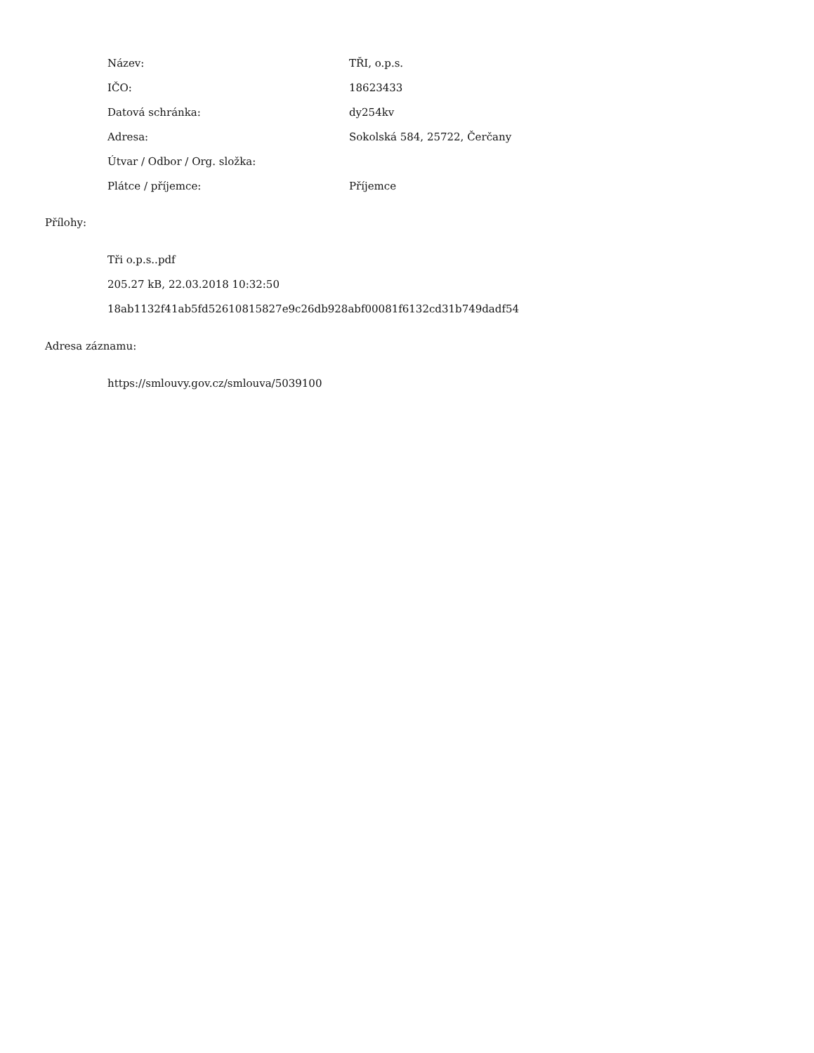| Název: | TŘI, o.p.s. |
| IČO: | 18623433 |
| Datová schránka: | dy254kv |
| Adresa: | Sokolská 584, 25722, Čerčany |
| Útvar / Odbor / Org. složka: | |
| Plátce / příjemce: | Příjemce |
Přílohy:
Tři o.p.s..pdf
205.27 kB, 22.03.2018 10:32:50
18ab1132f41ab5fd52610815827e9c26db928abf00081f6132cd31b749dadf54
Adresa záznamu:
https://smlouvy.gov.cz/smlouva/5039100